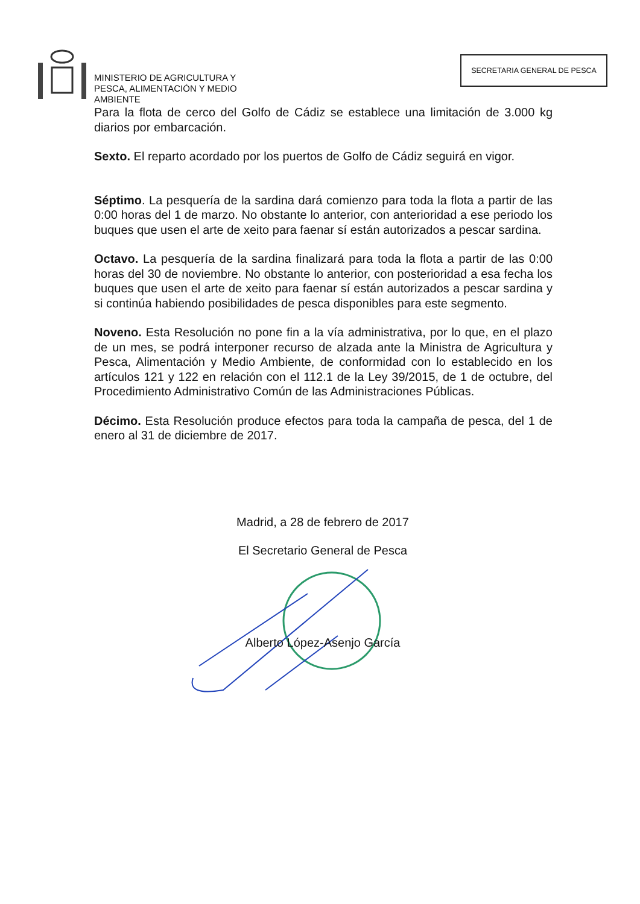MINISTERIO DE AGRICULTURA Y
PESCA, ALIMENTACIÓN Y MEDIO
AMBIENTE
SECRETARIA GENERAL DE PESCA
Para la flota de cerco del Golfo de Cádiz se establece una limitación de 3.000 kg diarios por embarcación.
Sexto. El reparto acordado por los puertos de Golfo de Cádiz seguirá en vigor.
Séptimo. La pesquería de la sardina dará comienzo para toda la flota a partir de las 0:00 horas del 1 de marzo. No obstante lo anterior, con anterioridad a ese periodo los buques que usen el arte de xeito para faenar sí están autorizados a pescar sardina.
Octavo. La pesquería de la sardina finalizará para toda la flota a partir de las 0:00 horas del 30 de noviembre. No obstante lo anterior, con posterioridad a esa fecha los buques que usen el arte de xeito para faenar sí están autorizados a pescar sardina y si continúa habiendo posibilidades de pesca disponibles para este segmento.
Noveno. Esta Resolución no pone fin a la vía administrativa, por lo que, en el plazo de un mes, se podrá interponer recurso de alzada ante la Ministra de Agricultura y Pesca, Alimentación y Medio Ambiente, de conformidad con lo establecido en los artículos 121 y 122 en relación con el 112.1 de la Ley 39/2015, de 1 de octubre, del Procedimiento Administrativo Común de las Administraciones Públicas.
Décimo. Esta Resolución produce efectos para toda la campaña de pesca, del 1 de enero al 31 de diciembre de 2017.
Madrid, a 28 de febrero de 2017
El Secretario General de Pesca
Alberto López-Asenjo García